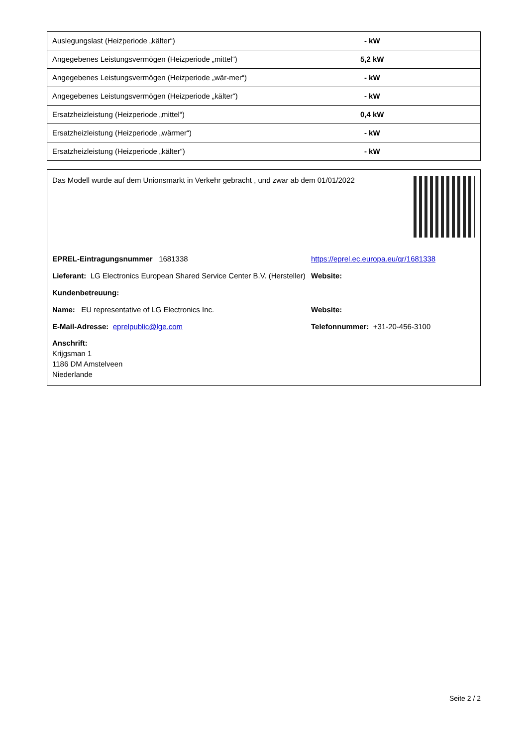| Auslegungslast (Heizperiode „kälter“) | - kW |
| Angegebenes Leistungsvermögen (Heizperiode „mittel“) | 5,2 kW |
| Angegebenes Leistungsvermögen (Heizperiode „wär-mer“) | - kW |
| Angegebenes Leistungsvermögen (Heizperiode „kälter“) | - kW |
| Ersatzheizleistung (Heizperiode „mittel“) | 0,4 kW |
| Ersatzheizleistung (Heizperiode „wärmer“) | - kW |
| Ersatzheizleistung (Heizperiode „kälter“) | - kW |
Das Modell wurde auf dem Unionsmarkt in Verkehr gebracht , und zwar ab dem 01/01/2022
EPREL-Eintragungsnummer 1681338 https://eprel.ec.europa.eu/qr/1681338
Lieferant: LG Electronics European Shared Service Center B.V. (Hersteller)
Website:
Kundenbetreuung:
Name: EU representative of LG Electronics Inc. Website:
E-Mail-Adresse: eprelpublic@lge.com Telefonnummer: +31-20-456-3100
Anschrift:
Krijgsman 1
1186 DM Amstelveen
Niederlande
Seite 2 / 2